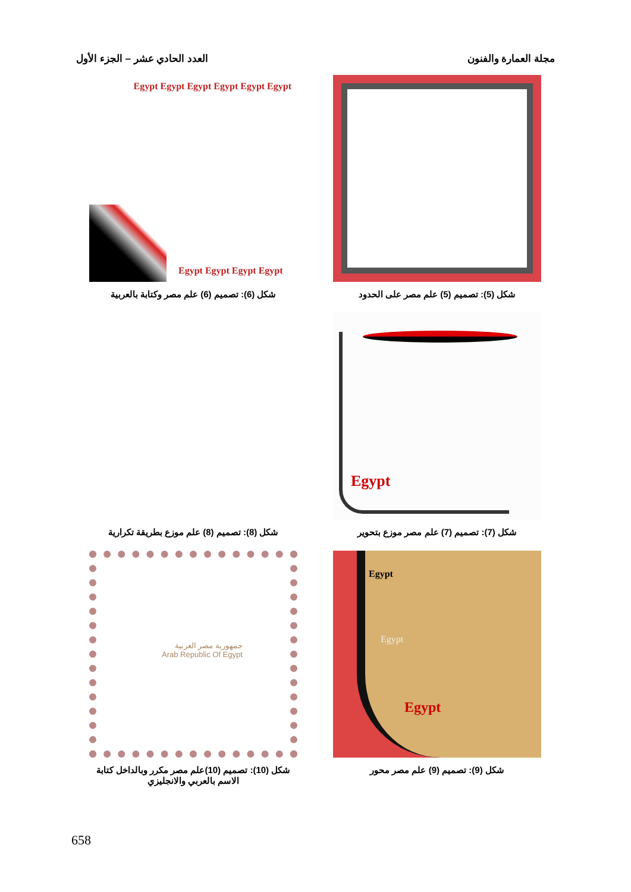مجلة العمارة والفنون العدد الحادي عشر – الجزء الأول
Egypt Egypt Egypt Egypt Egypt Egypt
Egypt Egypt Egypt Egypt
شكل (5): تصميم (5) علم مصر على الحدود
شكل (6): تصميم (6) علم مصر وكتابة بالعربية
Egypt
شكل (7): تصميم (7) علم مصر موزع بتحوير
شكل (8): تصميم (8) علم موزع بطريقة تكرارية
Egypt
Egypt
Egypt
جمهورية مصر العربية
Arab Republic Of Egypt
شكل (9): تصميم (9) علم مصر محور
شكل (10): تصميم (10)علم مصر مكرر وبالداخل كتابة الاسم بالعربي والانجليزي
658